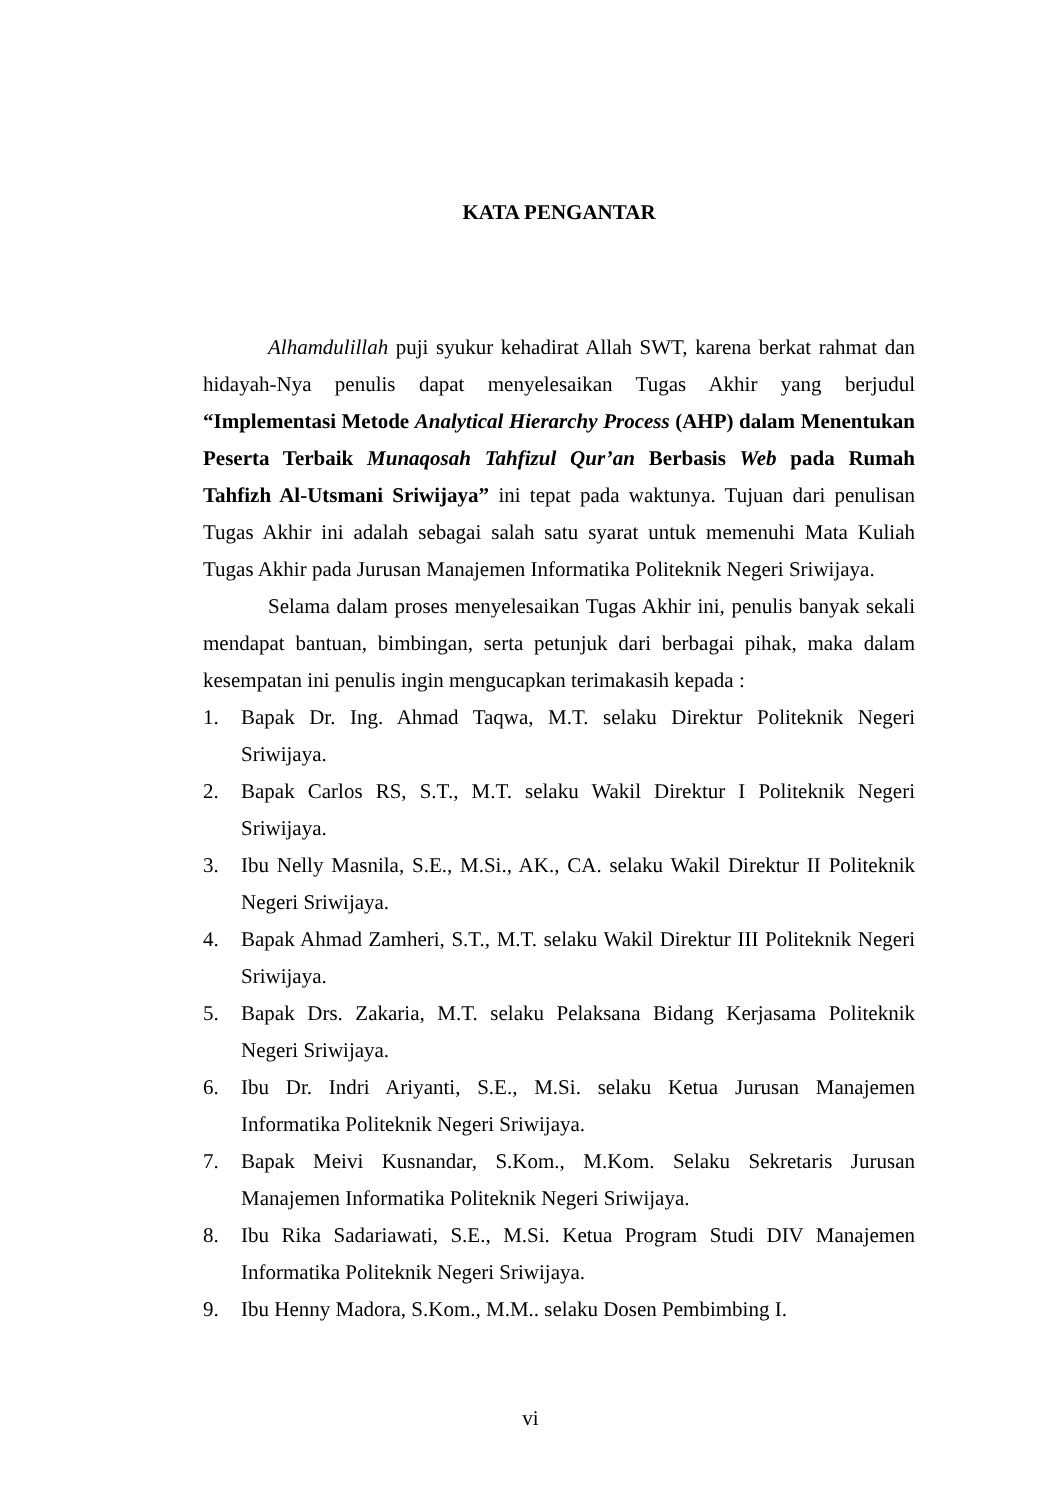KATA PENGANTAR
Alhamdulillah puji syukur kehadirat Allah SWT, karena berkat rahmat dan hidayah-Nya penulis dapat menyelesaikan Tugas Akhir yang berjudul “Implementasi Metode Analytical Hierarchy Process (AHP) dalam Menentukan Peserta Terbaik Munaqosah Tahfizul Qur’an Berbasis Web pada Rumah Tahfizh Al-Utsmani Sriwijaya” ini tepat pada waktunya. Tujuan dari penulisan Tugas Akhir ini adalah sebagai salah satu syarat untuk memenuhi Mata Kuliah Tugas Akhir pada Jurusan Manajemen Informatika Politeknik Negeri Sriwijaya.
Selama dalam proses menyelesaikan Tugas Akhir ini, penulis banyak sekali mendapat bantuan, bimbingan, serta petunjuk dari berbagai pihak, maka dalam kesempatan ini penulis ingin mengucapkan terimakasih kepada :
1. Bapak Dr. Ing. Ahmad Taqwa, M.T. selaku Direktur Politeknik Negeri Sriwijaya.
2. Bapak Carlos RS, S.T., M.T. selaku Wakil Direktur I Politeknik Negeri Sriwijaya.
3. Ibu Nelly Masnila, S.E., M.Si., AK., CA. selaku Wakil Direktur II Politeknik Negeri Sriwijaya.
4. Bapak Ahmad Zamheri, S.T., M.T. selaku Wakil Direktur III Politeknik Negeri Sriwijaya.
5. Bapak Drs. Zakaria, M.T. selaku Pelaksana Bidang Kerjasama Politeknik Negeri Sriwijaya.
6. Ibu Dr. Indri Ariyanti, S.E., M.Si. selaku Ketua Jurusan Manajemen Informatika Politeknik Negeri Sriwijaya.
7. Bapak Meivi Kusnandar, S.Kom., M.Kom. Selaku Sekretaris Jurusan Manajemen Informatika Politeknik Negeri Sriwijaya.
8. Ibu Rika Sadariawati, S.E., M.Si. Ketua Program Studi DIV Manajemen Informatika Politeknik Negeri Sriwijaya.
9. Ibu Henny Madora, S.Kom., M.M.. selaku Dosen Pembimbing I.
vi